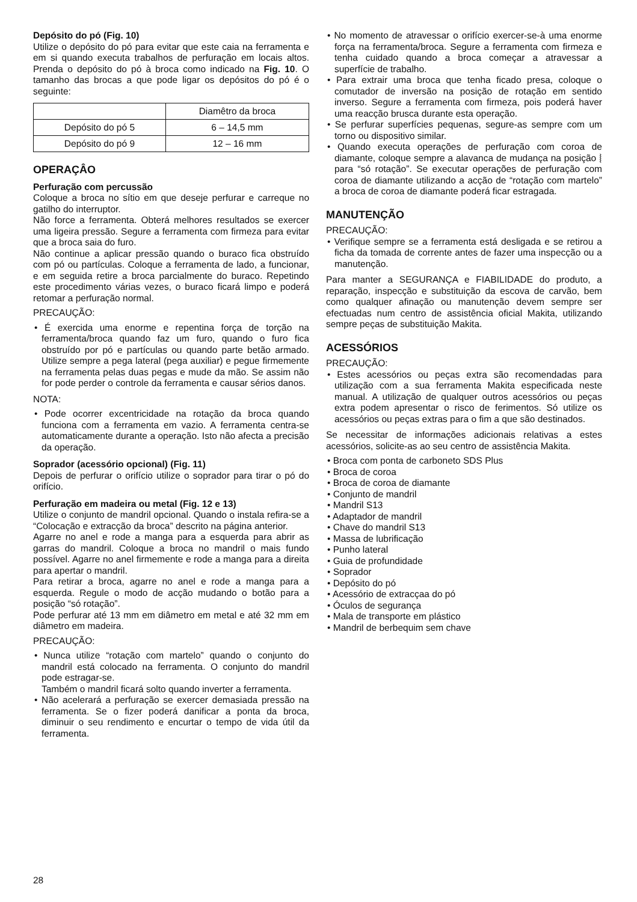Depósito do pó (Fig. 10)
Utilize o depósito do pó para evitar que este caia na ferramenta e em si quando executa trabalhos de perfuração em locais altos. Prenda o depósito do pó à broca como indicado na Fig. 10. O tamanho das brocas a que pode ligar os depósitos do pó é o seguinte:
| | Diamêtro da broca |
| Depósito do pó 5 | 6 – 14,5 mm |
| Depósito do pó 9 | 12 – 16 mm |
OPERAÇÂO
Perfuração com percussão
Coloque a broca no sítio em que deseje perfurar e carreque no gatilho do interruptor.
Não force a ferramenta. Obterá melhores resultados se exercer uma ligeira pressão. Segure a ferramenta com firmeza para evitar que a broca saia do furo.
Não continue a aplicar pressão quando o buraco fica obstruído com pó ou partículas. Coloque a ferramenta de lado, a funcionar, e em seguida retire a broca parcialmente do buraco. Repetindo este procedimento várias vezes, o buraco ficará limpo e poderá retomar a perfuração normal.
PRECAUÇÃO:
• É exercida uma enorme e repentina força de torção na ferramenta/broca quando faz um furo, quando o furo fica obstruído por pó e partículas ou quando parte betão armado. Utilize sempre a pega lateral (pega auxiliar) e pegue firmemente na ferramenta pelas duas pegas e mude da mão. Se assim não for pode perder o controle da ferramenta e causar sérios danos.
NOTA:
• Pode ocorrer excentricidade na rotação da broca quando funciona com a ferramenta em vazio. A ferramenta centra-se automaticamente durante a operação. Isto não afecta a precisão da operação.
Soprador (acessório opcional) (Fig. 11)
Depois de perfurar o orifício utilize o soprador para tirar o pó do orifício.
Perfuração em madeira ou metal (Fig. 12 e 13)
Utilize o conjunto de mandril opcional. Quando o instala refira-se a “Colocação e extracção da broca” descrito na página anterior.
Agarre no anel e rode a manga para a esquerda para abrir as garras do mandril. Coloque a broca no mandril o mais fundo possível. Agarre no anel firmemente e rode a manga para a direita para apertar o mandril.
Para retirar a broca, agarre no anel e rode a manga para a esquerda. Regule o modo de acção mudando o botão para a posição “só rotação”.
Pode perfurar até 13 mm em diâmetro em metal e até 32 mm em diâmetro em madeira.
PRECAUÇÃO:
• Nunca utilize “rotação com martelo” quando o conjunto do mandril está colocado na ferramenta. O conjunto do mandril pode estragar-se.
Também o mandril ficará solto quando inverter a ferramenta.
• Não acelerará a perfuração se exercer demasiada pressão na ferramenta. Se o fizer poderá danificar a ponta da broca, diminuir o seu rendimento e encurtar o tempo de vida útil da ferramenta.
• No momento de atravessar o orifício exercer-se-à uma enorme força na ferramenta/broca. Segure a ferramenta com firmeza e tenha cuidado quando a broca começar a atravessar a superfície de trabalho.
• Para extrair uma broca que tenha ficado presa, coloque o comutador de inversão na posição de rotação em sentido inverso. Segure a ferramenta com firmeza, pois poderá haver uma reacção brusca durante esta operação.
• Se perfurar superfícies pequenas, segure-as sempre com um torno ou dispositivo similar.
• Quando executa operações de perfuração com coroa de diamante, coloque sempre a alavanca de mudança na posição ⦚ para “só rotação”. Se executar operações de perfuração com coroa de diamante utilizando a acção de “rotação com martelo” a broca de coroa de diamante poderá ficar estragada.
MANUTENÇÃO
PRECAUÇÃO:
• Verifique sempre se a ferramenta está desligada e se retirou a ficha da tomada de corrente antes de fazer uma inspecção ou a manutenção.
Para manter a SEGURANÇA e FIABILIDADE do produto, a reparação, inspecção e substituição da escova de carvão, bem como qualquer afinação ou manutenção devem sempre ser efectuadas num centro de assistência oficial Makita, utilizando sempre peças de substituição Makita.
ACESSÓRIOS
PRECAUÇÃO:
• Estes acessórios ou peças extra são recomendadas para utilização com a sua ferramenta Makita especificada neste manual. A utilização de qualquer outros acessórios ou peças extra podem apresentar o risco de ferimentos. Só utilize os acessórios ou peças extras para o fim a que são destinados.
Se necessitar de informações adicionais relativas a estes acessórios, solicite-as ao seu centro de assistência Makita.
• Broca com ponta de carboneto SDS Plus
• Broca de coroa
• Broca de coroa de diamante
• Conjunto de mandril
• Mandril S13
• Adaptador de mandril
• Chave do mandril S13
• Massa de lubrificação
• Punho lateral
• Guia de profundidade
• Soprador
• Depósito do pó
• Acessório de extracçaa do pó
• Óculos de segurança
• Mala de transporte em plástico
• Mandril de berbequim sem chave
28